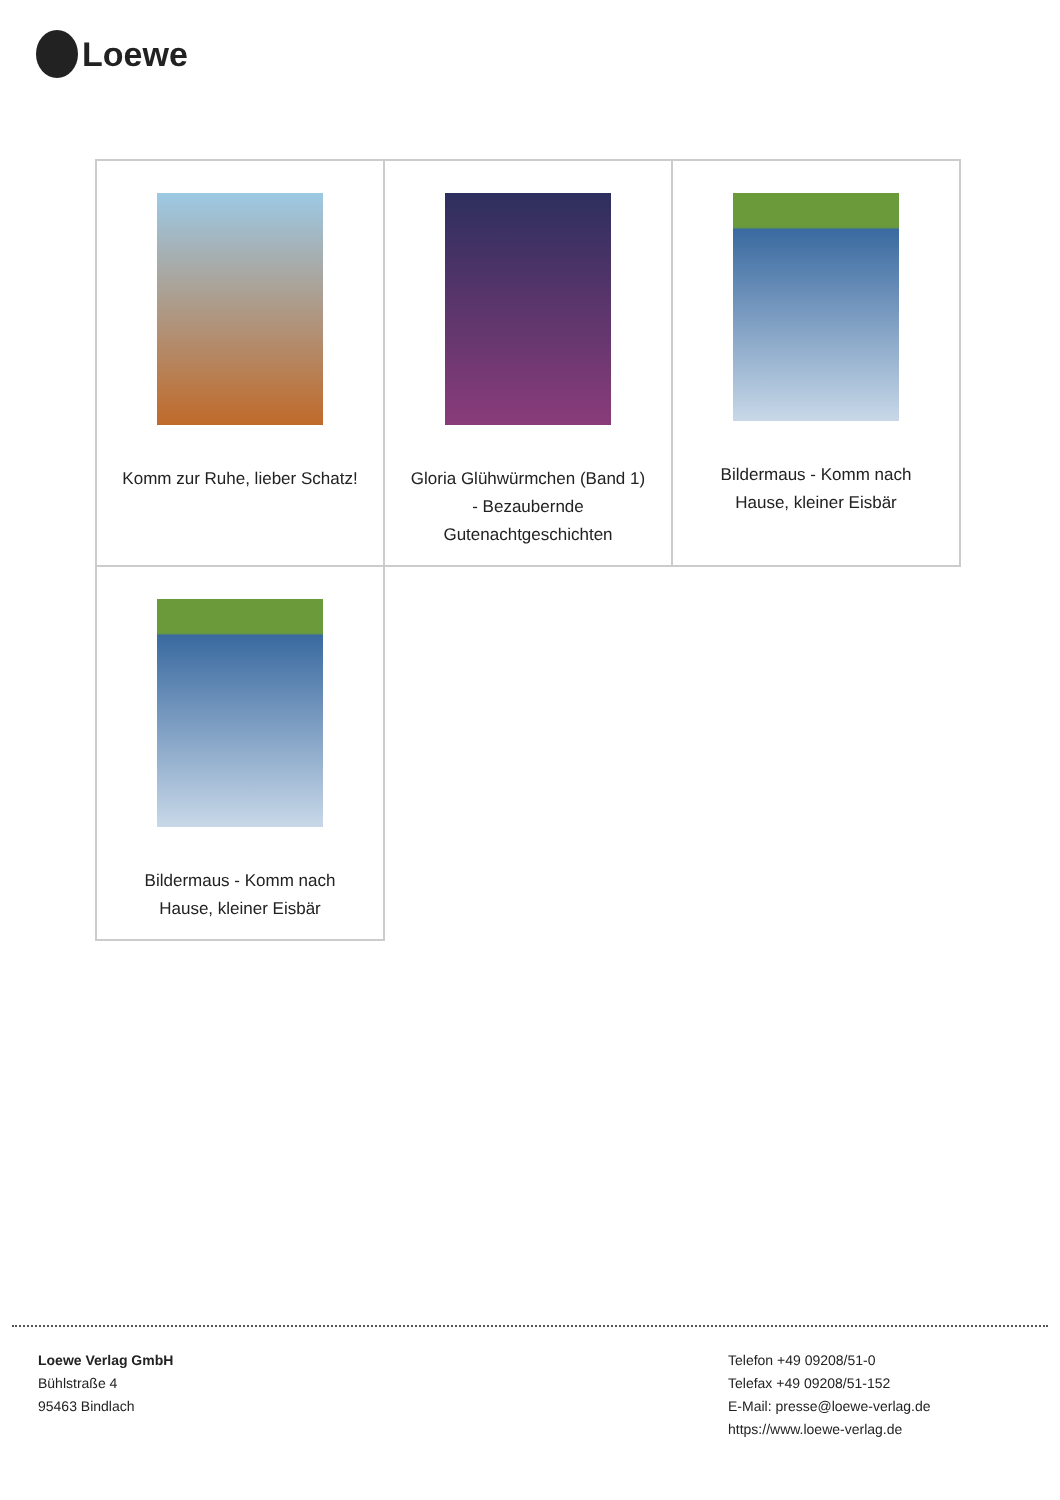Loewe
| Komm zur Ruhe, lieber Schatz! | Gloria Glühwürmchen (Band 1) - Bezaubernde Gutenachtgeschichten | Bildermaus - Komm nach Hause, kleiner Eisbär |
| Bildermaus - Komm nach Hause, kleiner Eisbär | | |
Loewe Verlag GmbH
Bühlstraße 4
95463 Bindlach
Telefon +49 09208/51-0
Telefax +49 09208/51-152
E-Mail: presse@loewe-verlag.de
https://www.loewe-verlag.de